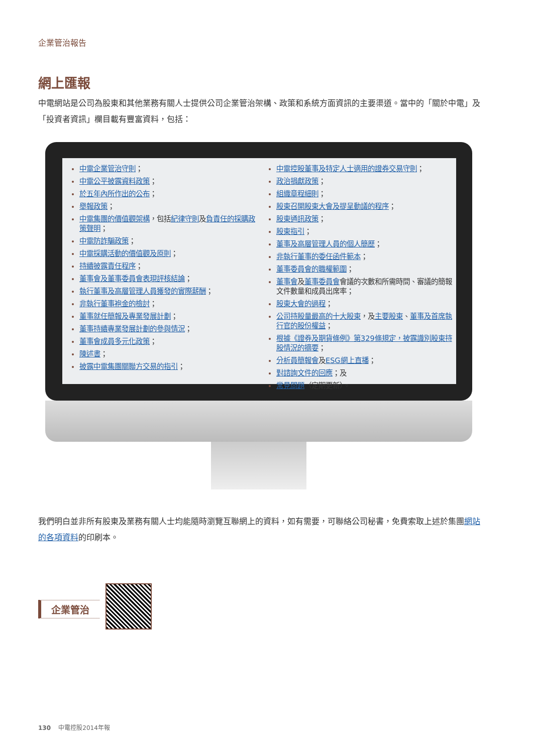企業管治報告
網上匯報
中電網站是公司為股東和其他業務有關人士提供公司企業管治架構、政策和系統方面資訊的主要渠道。當中的「關於中電」及「投資者資訊」欄目載有豐富資料，包括：
中電企業管治守則；
中電公平披露資料政策；
於五年內所作出的公布；
舉報政策；
中電集團的價值觀架構，包括 紀律守則 及負責任的採購政策聲明；
中電防詐騙政策；
中電採購活動的價值觀及原則；
持續披露責任程序；
董事會及董事委員會表現評核結論；
執行董事及高層管理人員獲發的實際薪酬；
非執行董事袍金的檢討；
董事就任簡報及專業發展計劃；
董事持續專業發展計劃的參與情況；
董事會成員多元化政策；
陳述書；
披露中電集團關聯方交易的指引；
中電控股董事及特定人士適用的證券交易守則；
政治捐獻政策；
組織章程細則；
股東召開股東大會及提呈動議的程序；
股東通訊政策；
股東指引；
董事及高層管理人員的個人簡歷；
非執行董事的委任函件範本；
董事委員會的職權範圍；
董事會 及董事委員會 會議的次數和所需時間、審議的簡報文件數量和成員出席率；
股東大會的過程；
公司持股量最高的十大股東，及 主要股東、董事及首席執行官的股份權益；
根據《證券及期貨條例》第329條規定，披露識別股東持股情況的摘要；
分析員簡報會 及ESG網上直播；
對諮詢文件的回應；及
常見問題（定期更新）。
我們明白並非所有股東及業務有關人士均能隨時瀏覽互聯網上的資料，如有需要，可聯絡公司秘書，免費索取上述於集團網站的各項資料的印刷本。
企業管治
130 中電控股2014年報